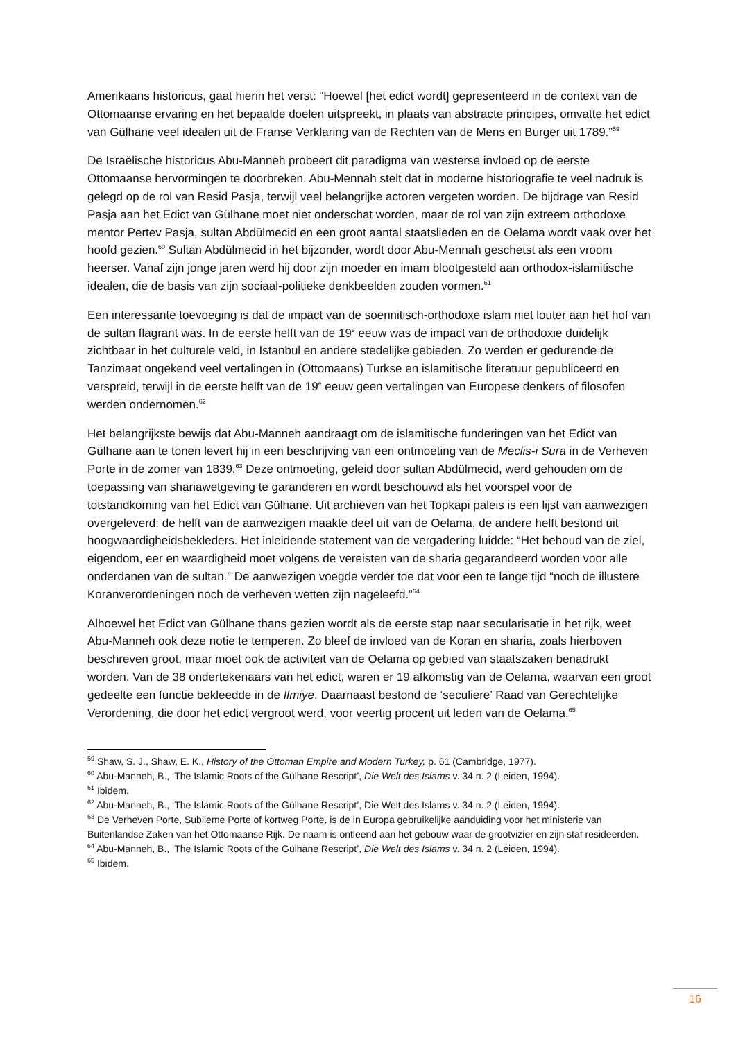Amerikaans historicus, gaat hierin het verst: “Hoewel [het edict wordt] gepresenteerd in de context van de Ottomaanse ervaring en het bepaalde doelen uitspreekt, in plaats van abstracte principes, omvatte het edict van Gülhane veel idealen uit de Franse Verklaring van de Rechten van de Mens en Burger uit 1789.”<sup>59</sup>
De Israëlische historicus Abu-Manneh probeert dit paradigma van westerse invloed op de eerste Ottomaanse hervormingen te doorbreken. Abu-Mennah stelt dat in moderne historiografie te veel nadruk is gelegd op de rol van Resid Pasja, terwijl veel belangrijke actoren vergeten worden. De bijdrage van Resid Pasja aan het Edict van Gülhane moet niet onderschat worden, maar de rol van zijn extreem orthodoxe mentor Pertev Pasja, sultan Abdülmecid en een groot aantal staatslieden en de Oelama wordt vaak over het hoofd gezien.<sup>60</sup> Sultan Abdülmecid in het bijzonder, wordt door Abu-Mennah geschetst als een vroom heerser. Vanaf zijn jonge jaren werd hij door zijn moeder en imam blootgesteld aan orthodox-islamitische idealen, die de basis van zijn sociaal-politieke denkbeelden zouden vormen.<sup>61</sup>
Een interessante toevoeging is dat de impact van de soennitisch-orthodoxe islam niet louter aan het hof van de sultan flagrant was. In de eerste helft van de 19<sup>e</sup> eeuw was de impact van de orthodoxie duidelijk zichtbaar in het culturele veld, in Istanbul en andere stedelijke gebieden. Zo werden er gedurende de Tanzimaat ongekend veel vertalingen in (Ottomaans) Turkse en islamitische literatuur gepubliceerd en verspreid, terwijl in de eerste helft van de 19<sup>e</sup> eeuw geen vertalingen van Europese denkers of filosofen werden ondernomen.<sup>62</sup>
Het belangrijkste bewijs dat Abu-Manneh aandraagt om de islamitische funderingen van het Edict van Gülhane aan te tonen levert hij in een beschrijving van een ontmoeting van de Meclis-i Sura in de Verheven Porte in de zomer van 1839.<sup>63</sup> Deze ontmoeting, geleid door sultan Abdülmecid, werd gehouden om de toepassing van shariawetgeving te garanderen en wordt beschouwd als het voorspel voor de totstandkoming van het Edict van Gülhane. Uit archieven van het Topkapi paleis is een lijst van aanwezigen overgeleverd: de helft van de aanwezigen maakte deel uit van de Oelama, de andere helft bestond uit hoogwaardigheidsbekleders. Het inleidende statement van de vergadering luidde: “Het behoud van de ziel, eigendom, eer en waardigheid moet volgens de vereisten van de sharia gegarandeerd worden voor alle onderdanen van de sultan.” De aanwezigen voegde verder toe dat voor een te lange tijd “noch de illustere Koranverordeningen noch de verheven wetten zijn nageleefd.”<sup>64</sup>
Alhoewel het Edict van Gülhane thans gezien wordt als de eerste stap naar secularisatie in het rijk, weet Abu-Manneh ook deze notie te temperen. Zo bleef de invloed van de Koran en sharia, zoals hierboven beschreven groot, maar moet ook de activiteit van de Oelama op gebied van staatszaken benadrukt worden. Van de 38 ondertekenaars van het edict, waren er 19 afkomstig van de Oelama, waarvan een groot gedeelte een functie bekleedde in de Ilmiye. Daarnaast bestond de ‘seculiere’ Raad van Gerechtelijke Verordening, die door het edict vergroot werd, voor veertig procent uit leden van de Oelama.<sup>65</sup>
<sup>59</sup> Shaw, S. J., Shaw, E. K., History of the Ottoman Empire and Modern Turkey, p. 61 (Cambridge, 1977).
<sup>60</sup> Abu-Manneh, B., ‘The Islamic Roots of the Gülhane Rescript’, Die Welt des Islams v. 34 n. 2 (Leiden, 1994).
<sup>61</sup> Ibidem.
<sup>62</sup> Abu-Manneh, B., ‘The Islamic Roots of the Gülhane Rescript’, Die Welt des Islams v. 34 n. 2 (Leiden, 1994).
<sup>63</sup> De Verheven Porte, Sublieme Porte of kortweg Porte, is de in Europa gebruikelijke aanduiding voor het ministerie van Buitenlandse Zaken van het Ottomaanse Rijk. De naam is ontleend aan het gebouw waar de grootvizier en zijn staf resideerden.
<sup>64</sup> Abu-Manneh, B., ‘The Islamic Roots of the Gülhane Rescript’, Die Welt des Islams v. 34 n. 2 (Leiden, 1994).
<sup>65</sup> Ibidem.
16